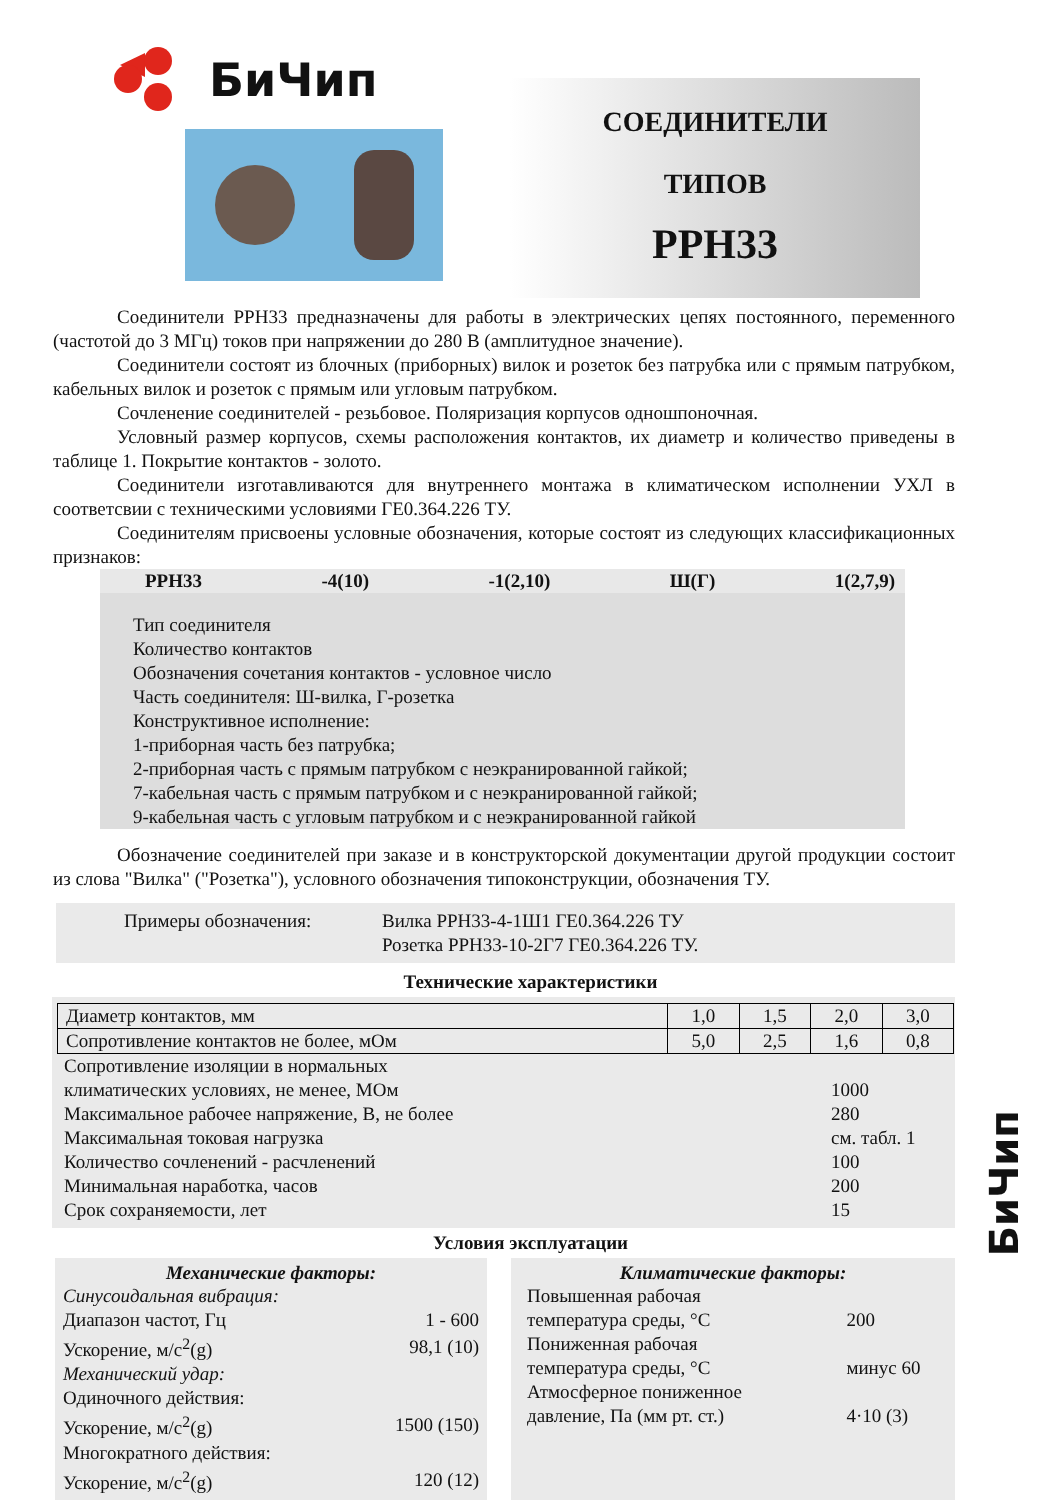БиЧип
СОЕДИНИТЕЛИ
ТИПОВ
РРН33
Соединители РРН33 предназначены для работы в электрических цепях постоянного, переменного (частотой до 3 МГц) токов при напряжении до 280 В (амплитудное значение).
Соединители состоят из блочных (приборных) вилок и розеток без патрубка или с прямым патрубком, кабельных вилок и розеток с прямым или угловым патрубком.
Сочленение соединителей - резьбовое. Поляризация корпусов одношпоночная.
Условный размер корпусов, схемы расположения контактов, их диаметр и количество приведены в таблице 1. Покрытие контактов - золото.
Соединители изготавливаются для внутреннего монтажа в климатическом исполнении УХЛ в соответсвии с техническими условиями ГЕ0.364.226 ТУ.
Соединителям присвоены условные обозначения, которые состоят из следующих классификационных признаков:
РРН33 -4(10) -1(2,10) Ш(Г) 1(2,7,9)
Тип соединителя
Количество контактов
Обозначения сочетания контактов - условное число
Часть соединителя: Ш-вилка, Г-розетка
Конструктивное исполнение:
1-приборная часть без патрубка;
2-приборная часть с прямым патрубком с неэкранированной гайкой;
7-кабельная часть с прямым патрубком и с неэкранированной гайкой;
9-кабельная часть с угловым патрубком и с неэкранированной гайкой
Обозначение соединителей при заказе и в конструкторской документации другой продукции состоит из слова "Вилка" ("Розетка"), условного обозначения типоконструкции, обозначения ТУ.
Примеры обозначения: Вилка РРН33-4-1Ш1 ГЕ0.364.226 ТУ
Розетка РРН33-10-2Г7 ГЕ0.364.226 ТУ.
Технические характеристики
| Диаметр контактов, мм | 1,0 | 1,5 | 2,0 | 3,0 |
| Сопротивление контактов не более, мОм | 5,0 | 2,5 | 1,6 | 0,8 |
| Сопротивление изоляции в нормальных климатических условиях, не менее, МОм | 1000 |
| Максимальное рабочее напряжение, В, не более | 280 |
| Максимальная токовая нагрузка | см. табл. 1 |
| Количество сочленений - расчленений | 100 |
| Минимальная наработка, часов | 200 |
| Срок сохраняемости, лет | 15 |
Условия эксплуатации
Механические факторы:
| Синусоидальная вибрация: | |
| Диапазон частот, Гц | 1 - 600 |
| Ускорение, м/с<sup>2</sup>(g) | 98,1 (10) |
| Механический удар: | |
| Одиночного действия: | |
| Ускорение, м/с<sup>2</sup>(g) | 1500 (150) |
| Многократного действия: | |
| Ускорение, м/с<sup>2</sup>(g) | 120 (12) |
Климатические факторы:
| Повышенная рабочая температура среды, °С | 200 |
| Пониженная рабочая температура среды, °С | минус 60 |
| Атмосферное пониженное давление, Па (мм рт. ст.) | 4·10 (3) |
БиЧип